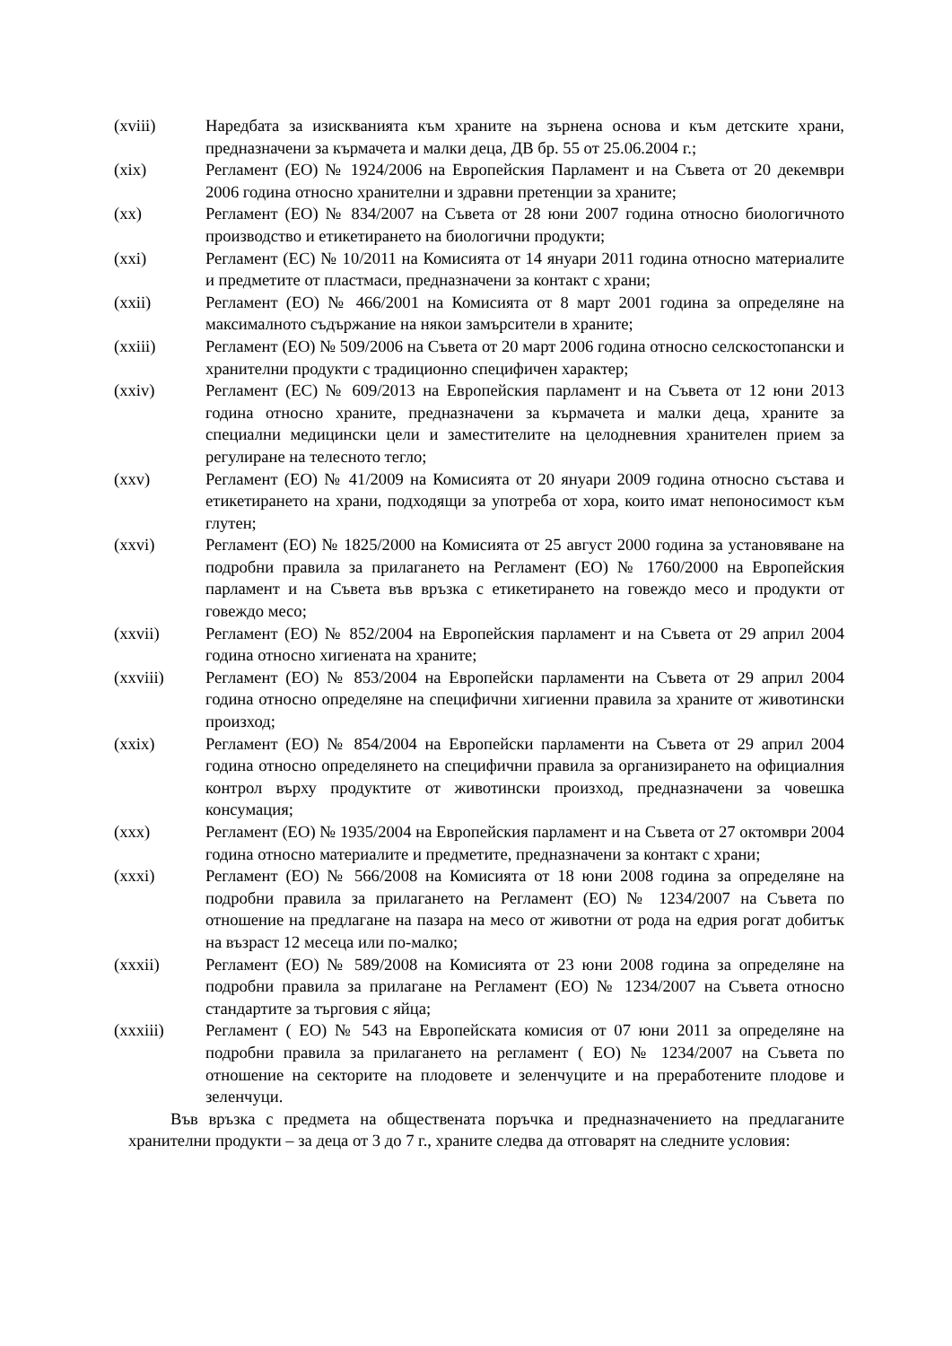(xviii) Наредбата за изискванията към храните на зърнена основа и към детските храни, предназначени за кърмачета и малки деца, ДВ бр. 55 от 25.06.2004 г.;
(xix) Регламент (ЕО) № 1924/2006 на Европейския Парламент и на Съвета от 20 декември 2006 година относно хранителни и здравни претенции за храните;
(xx) Регламент (ЕО) № 834/2007 на Съвета от 28 юни 2007 година относно биологичното производство и етикетирането на биологични продукти;
(xxi) Регламент (ЕС) № 10/2011 на Комисията от 14 януари 2011 година относно материалите и предметите от пластмаси, предназначени за контакт с храни;
(xxii) Регламент (ЕО) № 466/2001 на Комисията от 8 март 2001 година за определяне на максималното съдържание на някои замърсители в храните;
(xxiii) Регламент (ЕО) № 509/2006 на Съвета от 20 март 2006 година относно селскостопански и хранителни продукти с традиционно специфичен характер;
(xxiv) Регламент (ЕС) № 609/2013 на Европейския парламент и на Съвета от 12 юни 2013 година относно храните, предназначени за кърмачета и малки деца, храните за специални медицински цели и заместителите на целодневния хранителен прием за регулиране на телесното тегло;
(xxv) Регламент (ЕО) № 41/2009 на Комисията от 20 януари 2009 година относно състава и етикетирането на храни, подходящи за употреба от хора, които имат непоносимост към глутен;
(xxvi) Регламент (ЕО) № 1825/2000 на Комисията от 25 август 2000 година за установяване на подробни правила за прилагането на Регламент (ЕО) № 1760/2000 на Европейския парламент и на Съвета във връзка с етикетирането на говеждо месо и продукти от говеждо месо;
(xxvii) Регламент (ЕО) № 852/2004 на Европейския парламент и на Съвета от 29 април 2004 година относно хигиената на храните;
(xxviii) Регламент (ЕО) № 853/2004 на Европейски парламенти на Съвета от 29 април 2004 година относно определяне на специфични хигиенни правила за храните от животински произход;
(xxix) Регламент (ЕО) № 854/2004 на Европейски парламенти на Съвета от 29 април 2004 година относно определянето на специфични правила за организирането на официалния контрол върху продуктите от животински произход, предназначени за човешка консумация;
(xxx) Регламент (ЕО) № 1935/2004 на Европейския парламент и на Съвета от 27 октомври 2004 година относно материалите и предметите, предназначени за контакт с храни;
(xxxi) Регламент (ЕО) № 566/2008 на Комисията от 18 юни 2008 година за определяне на подробни правила за прилагането на Регламент (ЕО) № 1234/2007 на Съвета по отношение на предлагане на пазара на месо от животни от рода на едрия рогат добитък на възраст 12 месеца или по-малко;
(xxxii) Регламент (ЕО) № 589/2008 на Комисията от 23 юни 2008 година за определяне на подробни правила за прилагане на Регламент (ЕО) № 1234/2007 на Съвета относно стандартите за търговия с яйца;
(xxxiii) Регламент ( ЕО) № 543 на Европейската комисия от 07 юни 2011 за определяне на подробни правила за прилагането на регламент ( ЕО) № 1234/2007 на Съвета по отношение на секторите на плодовете и зеленчуците и на преработените плодове и зеленчуци.
Във връзка с предмета на обществената поръчка и предназначението на предлаганите хранителни продукти – за деца от 3 до 7 г., храните следва да отговарят на следните условия: